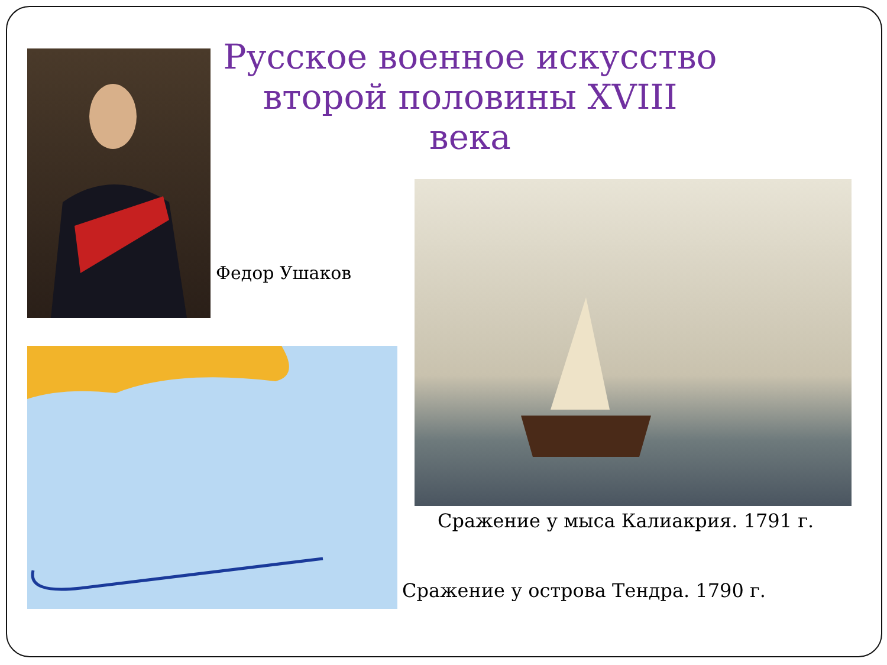Русское военное искусство второй половины XVIII века
Федор Ушаков
Сражение у мыса Калиакрия. 1791 г.
Сражение у острова Тендра. 1790 г.